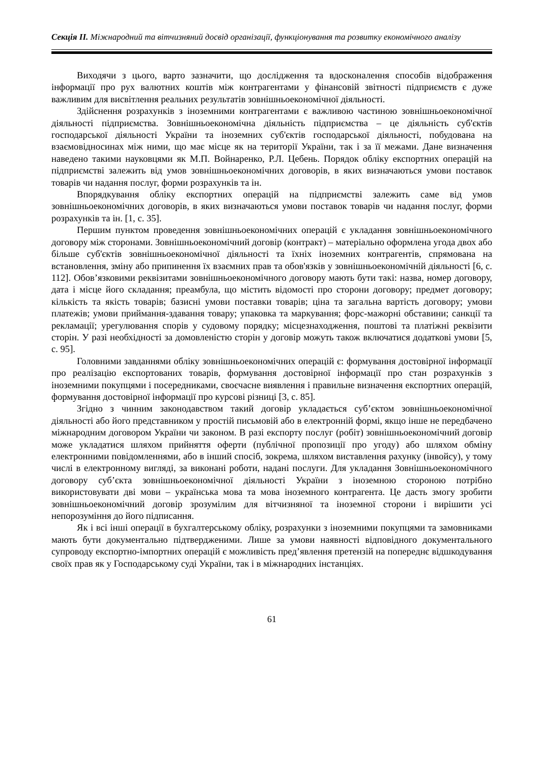Секція ІІ. Міжнародний та вітчизняний досвід організації, функціонування та розвитку економічного аналізу
Виходячи з цього, варто зазначити, що дослідження та вдосконалення способів відображення інформації про рух валютних коштів між контрагентами у фінансовій звітності підприємств є дуже важливим для висвітлення реальних результатів зовнішньоекономічної діяльності.
Здійснення розрахунків з іноземними контрагентами є важливою частиною зовнішньоекономічної діяльності підприємства. Зовнішньоекономічна діяльність підприємства – це діяльність суб'єктів господарської діяльності України та іноземних суб'єктів господарської діяльності, побудована на взаємовідносинах між ними, що має місце як на території України, так і за її межами. Дане визначення наведено такими науковцями як М.П. Войнаренко, Р.Л. Цебень. Порядок обліку експортних операцій на підприємстві залежить від умов зовнішньоекономічних договорів, в яких визначаються умови поставок товарів чи надання послуг, форми розрахунків та ін.
Впорядкування обліку експортних операцій на підприємстві залежить саме від умов зовнішньоекономічних договорів, в яких визначаються умови поставок товарів чи надання послуг, форми розрахунків та ін. [1, с. 35].
Першим пунктом проведення зовнішньоекономічних операцій є укладання зовнішньоекономічного договору між сторонами. Зовнішньоекономічний договір (контракт) – матеріально оформлена угода двох або більше суб'єктів зовнішньоекономічної діяльності та їхніх іноземних контрагентів, спрямована на встановлення, зміну або припинення їх взаємних прав та обов'язків у зовнішньоекономічній діяльності [6, с. 112]. Обов’язковими реквізитами зовнішньоекономічного договору мають бути такі: назва, номер договору, дата і місце його складання; преамбула, що містить відомості про сторони договору; предмет договору; кількість та якість товарів; базисні умови поставки товарів; ціна та загальна вартість договору; умови платежів; умови приймання-здавання товару; упаковка та маркування; форс-мажорні обставини; санкції та рекламації; урегулювання спорів у судовому порядку; місцезнаходження, поштові та платіжні реквізити сторін. У разі необхідності за домовленістю сторін у договір можуть також включатися додаткові умови [5, с. 95].
Головними завданнями обліку зовнішньоекономічних операцій є: формування достовірної інформації про реалізацію експортованих товарів, формування достовірної інформації про стан розрахунків з іноземними покупцями і посередниками, своєчасне виявлення і правильне визначення експортних операцій, формування достовірної інформації про курсові різниці [3, с. 85].
Згідно з чинним законодавством такий договір укладається суб’єктом зовнішньоекономічної діяльності або його представником у простій письмовій або в електронній формі, якщо інше не передбачено міжнародним договором України чи законом. В разі експорту послуг (робіт) зовнішньоекономічний договір може укладатися шляхом прийняття оферти (публічної пропозиції про угоду) або шляхом обміну електронними повідомленнями, або в інший спосіб, зокрема, шляхом виставлення рахунку (інвойсу), у тому числі в електронному вигляді, за виконані роботи, надані послуги. Для укладання Зовнішньоекономічного договору суб’єкта зовнішньоекономічної діяльності України з іноземною стороною потрібно використовувати дві мови – українська мова та мова іноземного контрагента. Це дасть змогу зробити зовнішньоекономічний договір зрозумілим для вітчизняної та іноземної сторони і вирішити усі непорозуміння до його підписання.
Як і всі інші операції в бухгалтерському обліку, розрахунки з іноземними покупцями та замовниками мають бути документально підтвердженими. Лише за умови наявності відповідного документального супроводу експортно-імпортних операцій є можливість пред’явлення претензій на попереднє відшкодування своїх прав як у Господарському суді України, так і в міжнародних інстанціях.
61